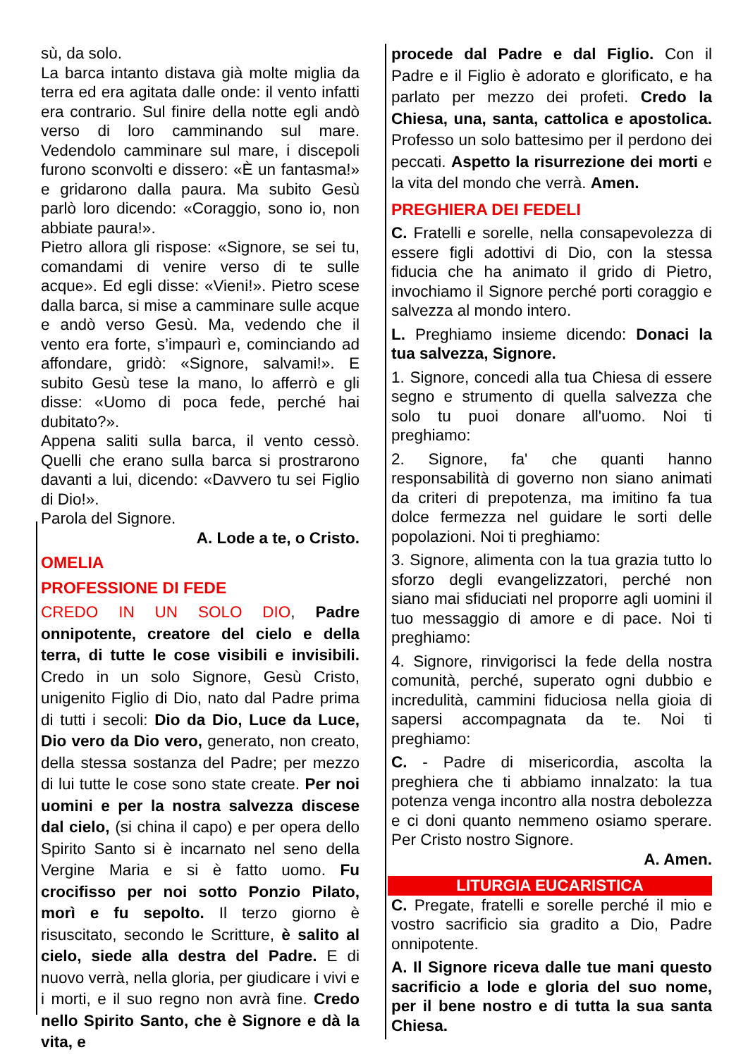sù, da solo.
La barca intanto distava già molte miglia da terra ed era agitata dalle onde: il vento infatti era contrario. Sul finire della notte egli andò verso di loro camminando sul mare. Vedendolo camminare sul mare, i discepoli furono sconvolti e dissero: «È un fantasma!» e gridarono dalla paura. Ma subito Gesù parlò loro dicendo: «Coraggio, sono io, non abbiate paura!».
Pietro allora gli rispose: «Signore, se sei tu, comandami di venire verso di te sulle acque». Ed egli disse: «Vieni!». Pietro scese dalla barca, si mise a camminare sulle acque e andò verso Gesù. Ma, vedendo che il vento era forte, s’impaurì e, cominciando ad affondare, gridò: «Signore, salvami!». E subito Gesù tese la mano, lo afferrò e gli disse: «Uomo di poca fede, perché hai dubitato?».
Appena saliti sulla barca, il vento cessò. Quelli che erano sulla barca si prostrarono davanti a lui, dicendo: «Davvero tu sei Figlio di Dio!».
Parola del Signore.
A. Lode a te, o Cristo.
OMELIA
PROFESSIONE DI FEDE
CREDO IN UN SOLO DIO, Padre onnipotente, creatore del cielo e della terra, di tutte le cose visibili e invisibili. Credo in un solo Signore, Gesù Cristo, unigenito Figlio di Dio, nato dal Padre prima di tutti i secoli: Dio da Dio, Luce da Luce, Dio vero da Dio vero, generato, non creato, della stessa sostanza del Padre; per mezzo di lui tutte le cose sono state create. Per noi uomini e per la nostra salvezza discese dal cielo, (si china il capo) e per opera dello Spirito Santo si è incarnato nel seno della Vergine Maria e si è fatto uomo. Fu crocifisso per noi sotto Ponzio Pilato, morì e fu sepolto. Il terzo giorno è risuscitato, secondo le Scritture, è salito al cielo, siede alla destra del Padre. E di nuovo verrà, nella gloria, per giudicare i vivi e i morti, e il suo regno non avrà fine. Credo nello Spirito Santo, che è Signore e dà la vita, e
procede dal Padre e dal Figlio. Con il Padre e il Figlio è adorato e glorificato, e ha parlato per mezzo dei profeti. Credo la Chiesa, una, santa, cattolica e apostolica. Professo un solo battesimo per il perdono dei peccati. Aspetto la risurrezione dei morti e la vita del mondo che verrà. Amen.
PREGHIERA DEI FEDELI
C. Fratelli e sorelle, nella consapevolezza di essere figli adottivi di Dio, con la stessa fiducia che ha animato il grido di Pietro, invochiamo il Signore perché porti coraggio e salvezza al mondo intero.
L. Preghiamo insieme dicendo: Donaci la tua salvezza, Signore.
1. Signore, concedi alla tua Chiesa di essere segno e strumento di quella salvezza che solo tu puoi donare all'uomo. Noi ti preghiamo:
2. Signore, fa' che quanti hanno responsabilità di governo non siano animati da criteri di prepotenza, ma imitino fa tua dolce fermezza nel guidare le sorti delle popolazioni. Noi ti preghiamo:
3. Signore, alimenta con la tua grazia tutto lo sforzo degli evangelizzatori, perché non siano mai sfiduciati nel proporre agli uomini il tuo messaggio di amore e di pace. Noi ti preghiamo:
4. Signore, rinvigorisci la fede della nostra comunità, perché, superato ogni dubbio e incredulità, cammini fiduciosa nella gioia di sapersi accompagnata da te. Noi ti preghiamo:
C. - Padre di misericordia, ascolta la preghiera che ti abbiamo innalzato: la tua potenza venga incontro alla nostra debolezza e ci doni quanto nemmeno osiamo sperare. Per Cristo nostro Signore.
A. Amen.
LITURGIA EUCARISTICA
C. Pregate, fratelli e sorelle perché il mio e vostro sacrificio sia gradito a Dio, Padre onnipotente.
A. Il Signore riceva dalle tue mani questo sacrificio a lode e gloria del suo nome, per il bene nostro e di tutta la sua santa Chiesa.